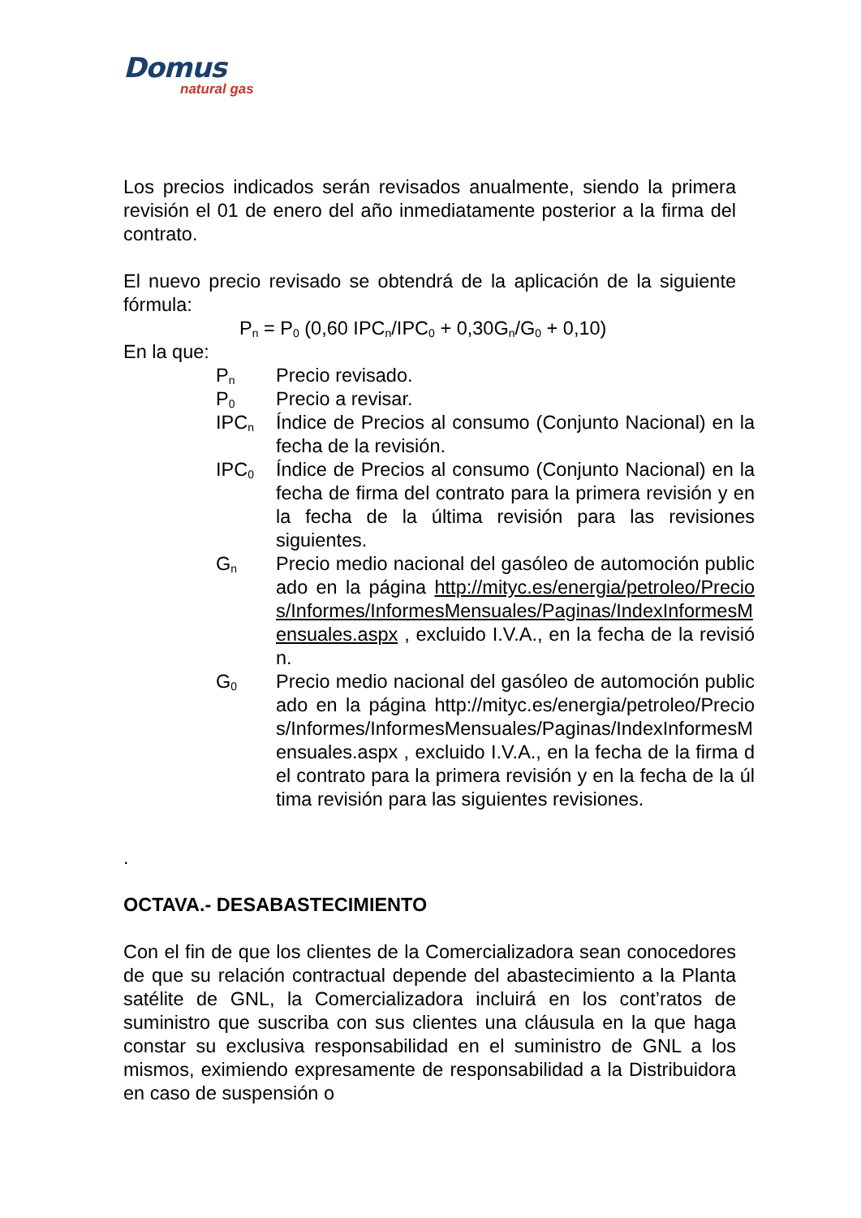Domus
natural gas
Los precios indicados serán revisados anualmente, siendo la primera revisión el 01 de enero del año inmediatamente posterior a la firma del contrato.
El nuevo precio revisado se obtendrá de la aplicación de la siguiente fórmula:
P<sub>n</sub> = P<sub>0</sub> (0,60 IPC<sub>n</sub>/IPC<sub>0</sub> + 0,30G<sub>n</sub>/G<sub>0</sub> + 0,10)
En la que:
P<sub>n</sub>
Precio revisado.
P<sub>0</sub>
Precio a revisar.
IPC<sub>n</sub>
Índice de Precios al consumo (Conjunto Nacional) en la fecha de la revisión.
IPC<sub>0</sub>
Índice de Precios al consumo (Conjunto Nacional) en la fecha de firma del contrato para la primera revisión y en la fecha de la última revisión para las revisiones siguientes.
G<sub>n</sub>
Precio medio nacional del gasóleo de automoción publicado en la página http://mityc.es/energia/petroleo/Precios/Informes/InformesMensuales/Paginas/IndexInformesMensuales.aspx , excluido I.V.A., en la fecha de la revisión.
G<sub>0</sub>
Precio medio nacional del gasóleo de automoción publicado en la página http://mityc.es/energia/petroleo/Precios/Informes/InformesMensuales/Paginas/IndexInformesMensuales.aspx , excluido I.V.A., en la fecha de la firma del contrato para la primera revisión y en la fecha de la última revisión para las siguientes revisiones.
.
OCTAVA.- DESABASTECIMIENTO
Con el fin de que los clientes de la Comercializadora sean conocedores de que su relación contractual depende del abastecimiento a la Planta satélite de GNL, la Comercializadora incluirá en los cont’ratos de suministro que suscriba con sus clientes una cláusula en la que haga constar su exclusiva responsabilidad en el suministro de GNL a los mismos, eximiendo expresamente de responsabilidad a la Distribuidora en caso de suspensión o